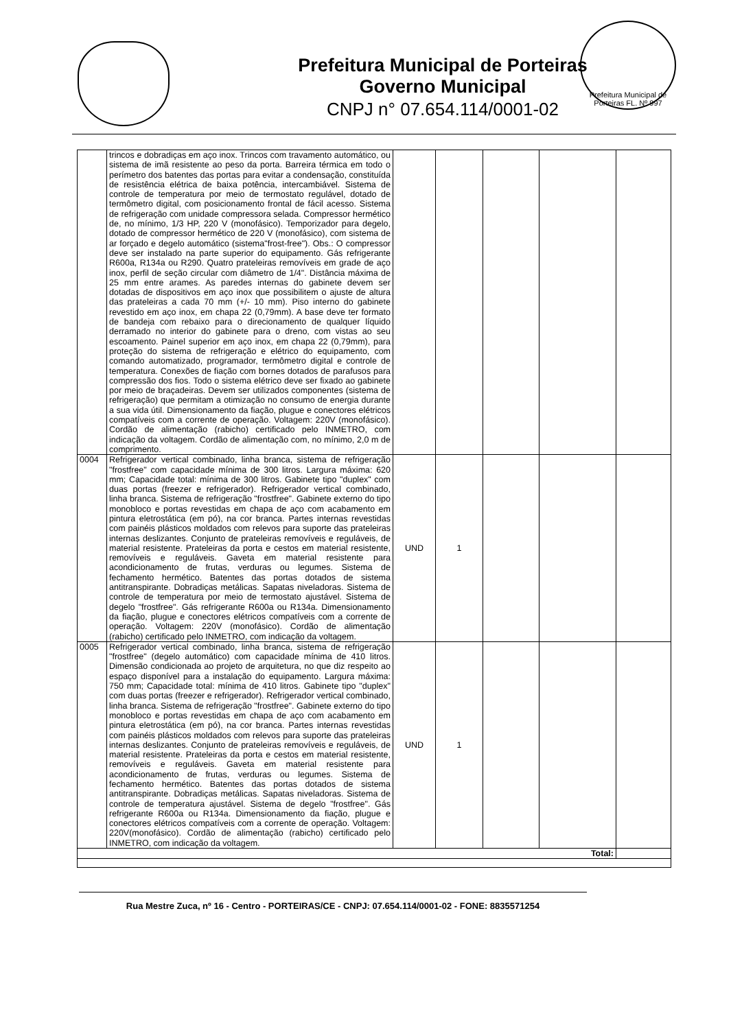Prefeitura Municipal de Porteiras
Governo Municipal
CNPJ n° 07.654.114/0001-02
Prefeitura Municipal de Porteiras FL. Nº 997
| | trincos e dobradiças em aço inox. Trincos com travamento automático, ou sistema de imã resistente ao peso da porta. Barreira térmica em todo o perímetro dos batentes das portas para evitar a condensação, constituída de resistência elétrica de baixa potência, intercambiável. Sistema de controle de temperatura por meio de termostato regulável, dotado de termômetro digital, com posicionamento frontal de fácil acesso. Sistema de refrigeração com unidade compressora selada. Compressor hermético de, no mínimo, 1/3 HP, 220 V (monofásico). Temporizador para degelo, dotado de compressor hermético de 220 V (monofásico), com sistema de ar forçado e degelo automático (sistema"frost-free"). Obs.: O compressor deve ser instalado na parte superior do equipamento. Gás refrigerante R600a, R134a ou R290. Quatro prateleiras removíveis em grade de aço inox, perfil de seção circular com diâmetro de 1/4". Distância máxima de 25 mm entre arames. As paredes internas do gabinete devem ser dotadas de dispositivos em aço inox que possibilitem o ajuste de altura das prateleiras a cada 70 mm (+/- 10 mm). Piso interno do gabinete revestido em aço inox, em chapa 22 (0,79mm). A base deve ter formato de bandeja com rebaixo para o direcionamento de qualquer líquido derramado no interior do gabinete para o dreno, com vistas ao seu escoamento. Painel superior em aço inox, em chapa 22 (0,79mm), para proteção do sistema de refrigeração e elétrico do equipamento, com comando automatizado, programador, termômetro digital e controle de temperatura. Conexões de fiação com bornes dotados de parafusos para compressão dos fios. Todo o sistema elétrico deve ser fixado ao gabinete por meio de braçadeiras. Devem ser utilizados componentes (sistema de refrigeração) que permitam a otimização no consumo de energia durante a sua vida útil. Dimensionamento da fiação, plugue e conectores elétricos compatíveis com a corrente de operação. Voltagem: 220V (monofásico). Cordão de alimentação (rabicho) certificado pelo INMETRO, com indicação da voltagem. Cordão de alimentação com, no mínimo, 2,0 m de comprimento. | | | | | |
| 0004 | Refrigerador vertical combinado, linha branca, sistema de refrigeração "frostfree" com capacidade mínima de 300 litros. Largura máxima: 620 mm; Capacidade total: mínima de 300 litros. Gabinete tipo "duplex" com duas portas (freezer e refrigerador). Refrigerador vertical combinado, linha branca. Sistema de refrigeração "frostfree". Gabinete externo do tipo monobloco e portas revestidas em chapa de aço com acabamento em pintura eletrostática (em pó), na cor branca. Partes internas revestidas com painéis plásticos moldados com relevos para suporte das prateleiras internas deslizantes. Conjunto de prateleiras removíveis e reguláveis, de material resistente. Prateleiras da porta e cestos em material resistente, removíveis e reguláveis. Gaveta em material resistente para acondicionamento de frutas, verduras ou legumes. Sistema de fechamento hermético. Batentes das portas dotados de sistema antitranspirante. Dobradiças metálicas. Sapatas niveladoras. Sistema de controle de temperatura por meio de termostato ajustável. Sistema de degelo "frostfree". Gás refrigerante R600a ou R134a. Dimensionamento da fiação, plugue e conectores elétricos compatíveis com a corrente de operação. Voltagem: 220V (monofásico). Cordão de alimentação (rabicho) certificado pelo INMETRO, com indicação da voltagem. | UND | 1 | | | |
| 0005 | Refrigerador vertical combinado, linha branca, sistema de refrigeração "frostfree" (degelo automático) com capacidade mínima de 410 litros. Dimensão condicionada ao projeto de arquitetura, no que diz respeito ao espaço disponível para a instalação do equipamento. Largura máxima: 750 mm; Capacidade total: mínima de 410 litros. Gabinete tipo "duplex" com duas portas (freezer e refrigerador). Refrigerador vertical combinado, linha branca. Sistema de refrigeração "frostfree". Gabinete externo do tipo monobloco e portas revestidas em chapa de aço com acabamento em pintura eletrostática (em pó), na cor branca. Partes internas revestidas com painéis plásticos moldados com relevos para suporte das prateleiras internas deslizantes. Conjunto de prateleiras removíveis e reguláveis, de material resistente. Prateleiras da porta e cestos em material resistente, removíveis e reguláveis. Gaveta em material resistente para acondicionamento de frutas, verduras ou legumes. Sistema de fechamento hermético. Batentes das portas dotados de sistema antitranspirante. Dobradiças metálicas. Sapatas niveladoras. Sistema de controle de temperatura ajustável. Sistema de degelo "frostfree". Gás refrigerante R600a ou R134a. Dimensionamento da fiação, plugue e conectores elétricos compatíveis com a corrente de operação. Voltagem: 220V(monofásico). Cordão de alimentação (rabicho) certificado pelo INMETRO, com indicação da voltagem. | UND | 1 | | | |
| Total: | | | | | | |
Rua Mestre Zuca, nº 16 - Centro - PORTEIRAS/CE - CNPJ: 07.654.114/0001-02 - FONE: 8835571254